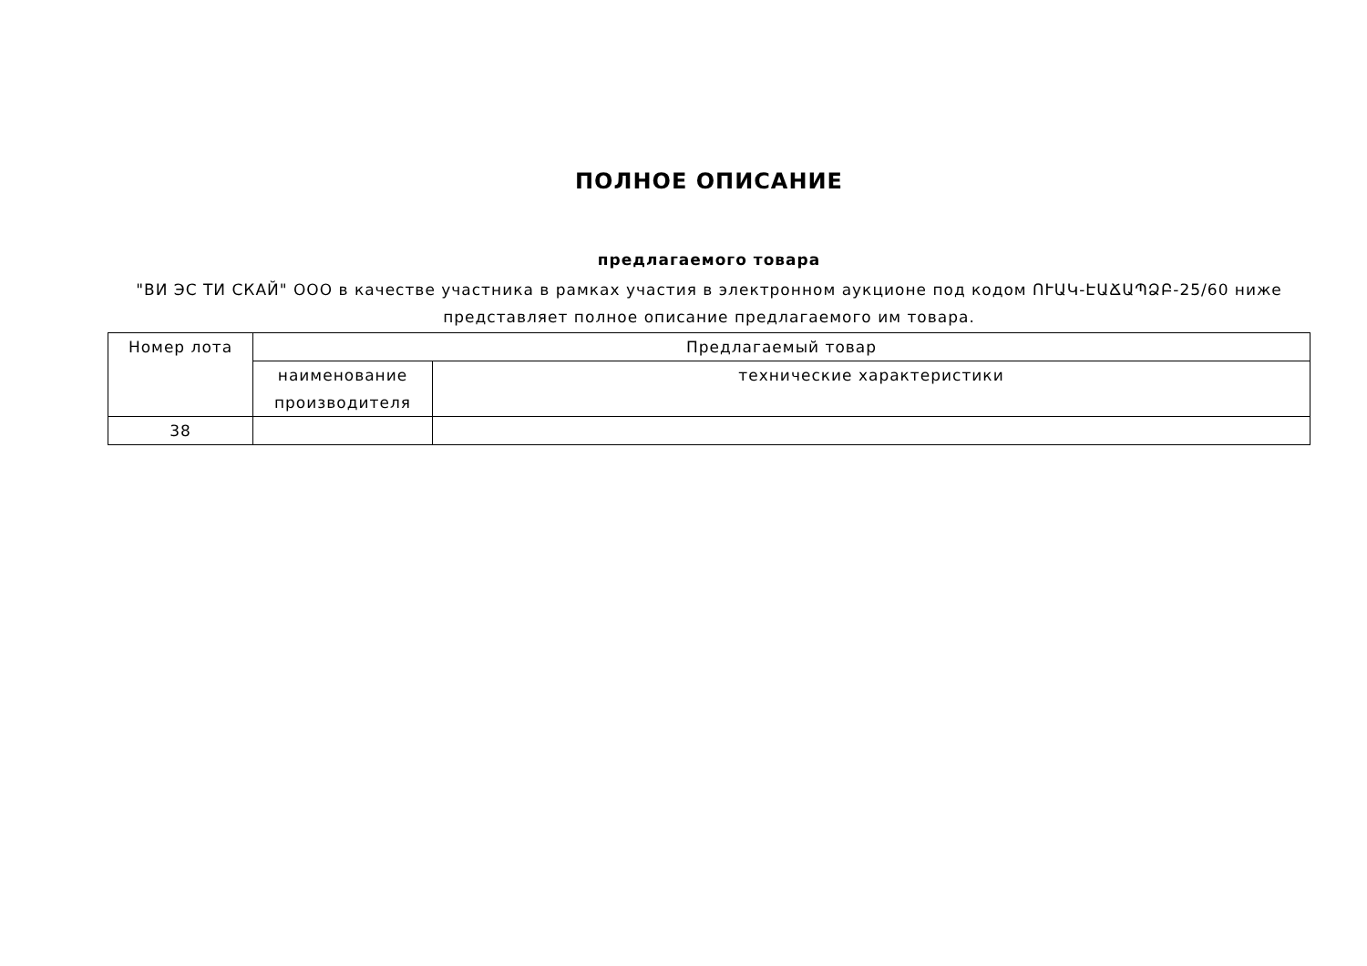ПОЛНОЕ ОПИСАНИЕ
предлагаемого товара
"ВИ ЭС ТИ СКАЙ" ООО в качестве участника в рамках участия в электронном аукционе под кодом ՈՒԱԿ-ԷԱՃԱՊՁԲ-25/60 ниже представляет полное описание предлагаемого им товара.
| Номер лота | Предлагаемый товар | |
| --- | --- | --- |
| | наименование производителя | технические характеристики |
| 38 | | |